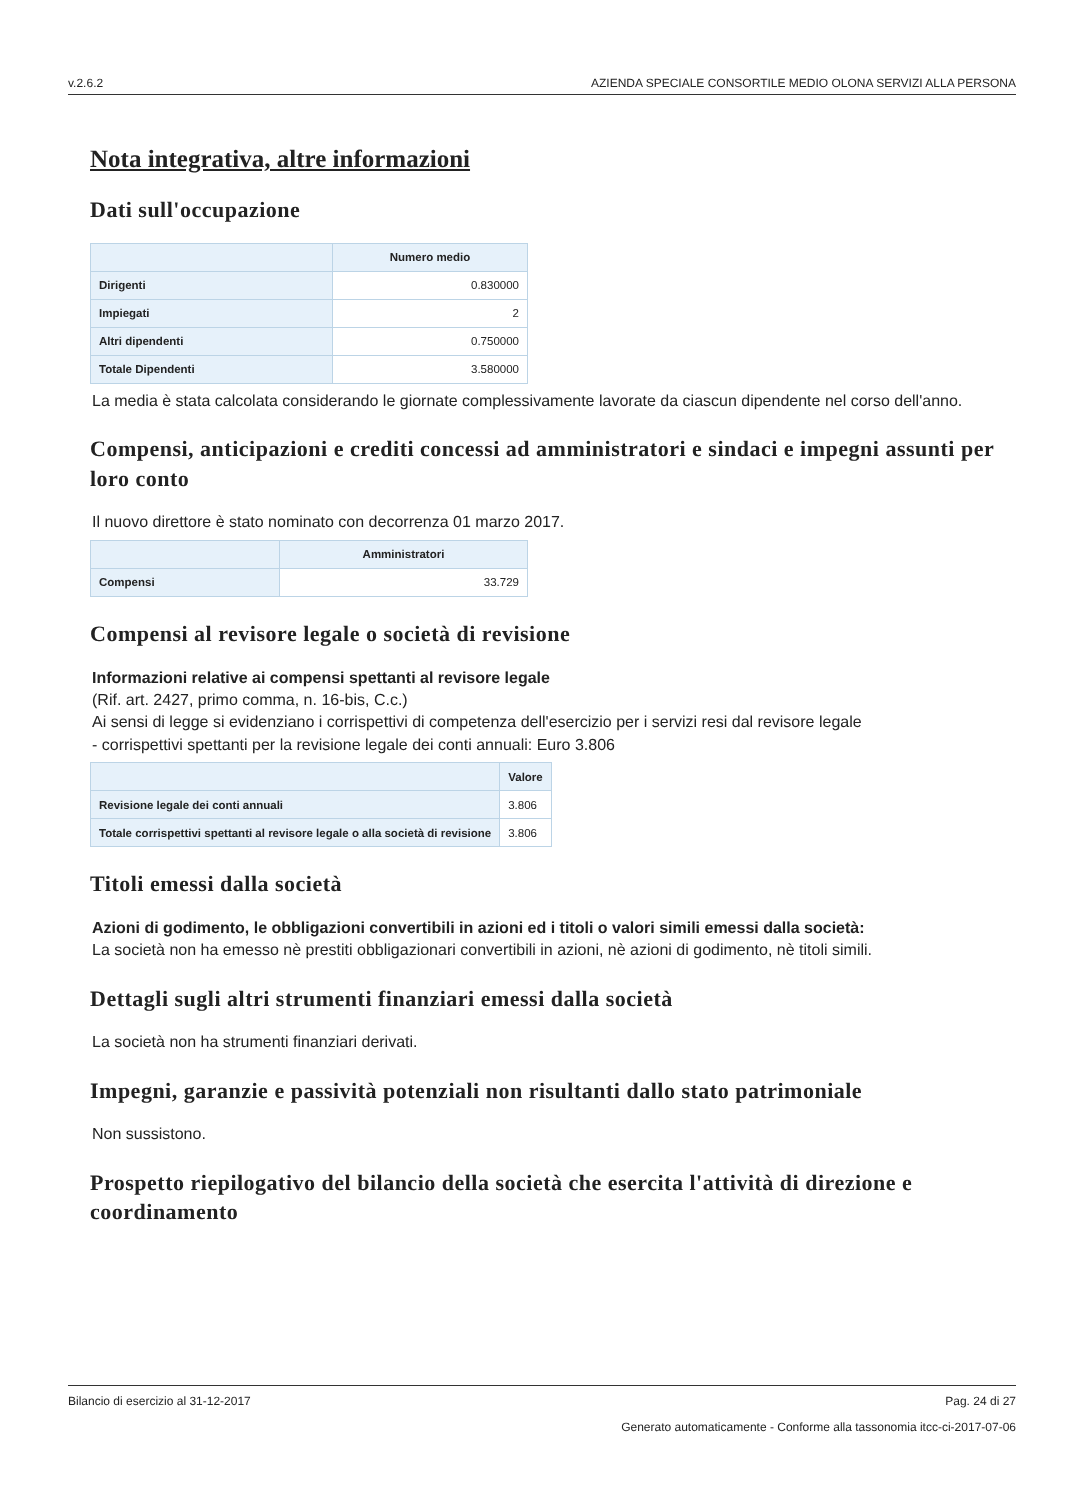v.2.6.2 AZIENDA SPECIALE CONSORTILE MEDIO OLONA SERVIZI ALLA PERSONA
Nota integrativa, altre informazioni
Dati sull'occupazione
| | Numero medio |
| --- | --- |
| Dirigenti | 0.830000 |
| Impiegati | 2 |
| Altri dipendenti | 0.750000 |
| Totale Dipendenti | 3.580000 |
La media è stata calcolata considerando le giornate complessivamente lavorate da ciascun dipendente nel corso dell'anno.
Compensi, anticipazioni e crediti concessi ad amministratori e sindaci e impegni assunti per loro conto
Il nuovo direttore è stato nominato con decorrenza 01 marzo 2017.
| | Amministratori |
| --- | --- |
| Compensi | 33.729 |
Compensi al revisore legale o società di revisione
Informazioni relative ai compensi spettanti al revisore legale
(Rif. art. 2427, primo comma, n. 16-bis, C.c.)
Ai sensi di legge si evidenziano i corrispettivi di competenza dell'esercizio per i servizi resi dal revisore legale
- corrispettivi spettanti per la revisione legale dei conti annuali: Euro 3.806
| | Valore |
| --- | --- |
| Revisione legale dei conti annuali | 3.806 |
| Totale corrispettivi spettanti al revisore legale o alla società di revisione | 3.806 |
Titoli emessi dalla società
Azioni di godimento, le obbligazioni convertibili in azioni ed i titoli o valori simili emessi dalla società:
La società non ha emesso nè prestiti obbligazionari convertibili in azioni, nè azioni di godimento, nè titoli simili.
Dettagli sugli altri strumenti finanziari emessi dalla società
La società non ha strumenti finanziari derivati.
Impegni, garanzie e passività potenziali non risultanti dallo stato patrimoniale
Non sussistono.
Prospetto riepilogativo del bilancio della società che esercita l'attività di direzione e coordinamento
Bilancio di esercizio al 31-12-2017 Pag. 24 di 27
Generato automaticamente - Conforme alla tassonomia itcc-ci-2017-07-06